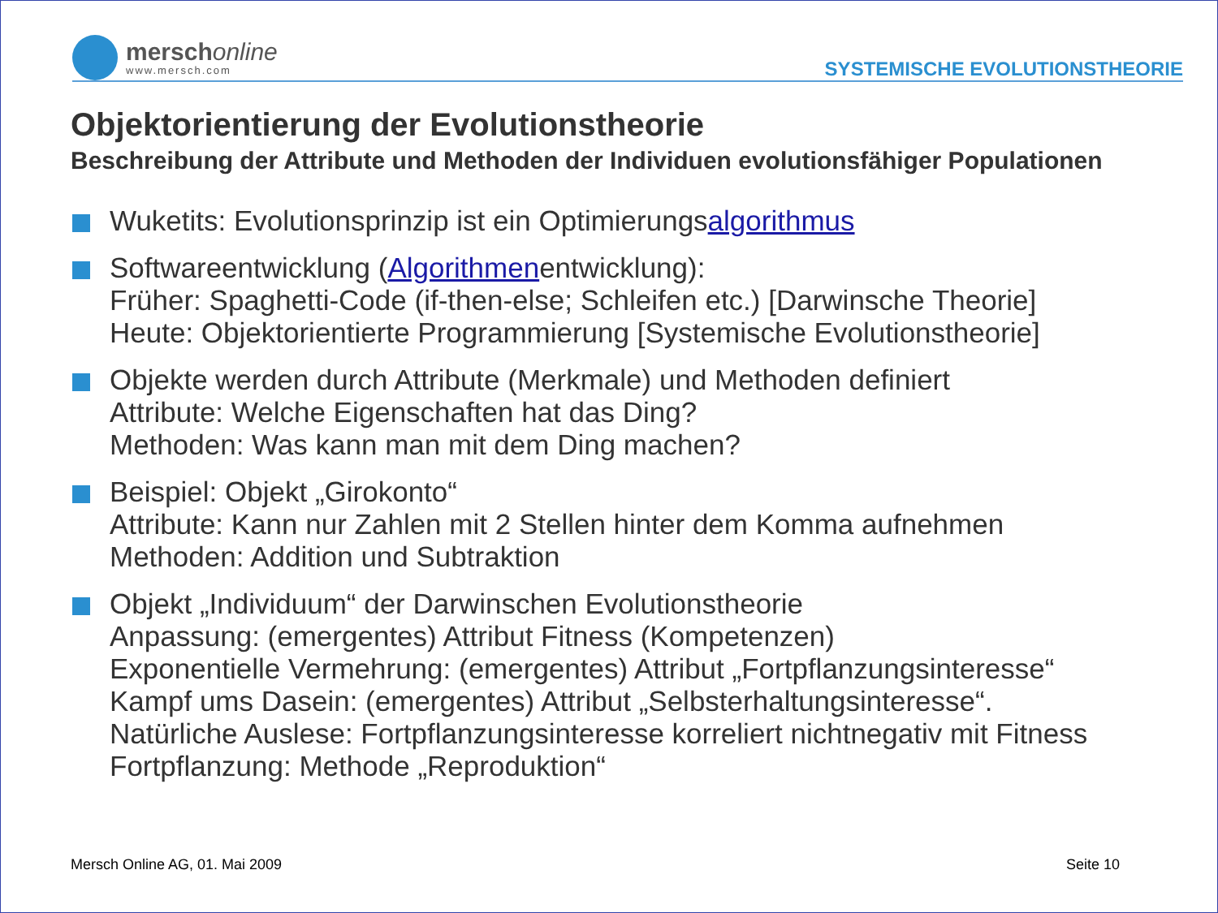merschonline
www.mersch.com
SYSTEMISCHE EVOLUTIONSTHEORIE
Objektorientierung der Evolutionstheorie
Beschreibung der Attribute und Methoden der Individuen evolutionsfähiger Populationen
Wuketits: Evolutionsprinzip ist ein Optimierungsalgorithmus
Softwareentwicklung (Algorithmenentwicklung):
Früher: Spaghetti-Code (if-then-else; Schleifen etc.) [Darwinsche Theorie]
Heute: Objektorientierte Programmierung [Systemische Evolutionstheorie]
Objekte werden durch Attribute (Merkmale) und Methoden definiert
Attribute: Welche Eigenschaften hat das Ding?
Methoden: Was kann man mit dem Ding machen?
Beispiel: Objekt „Girokonto“
Attribute: Kann nur Zahlen mit 2 Stellen hinter dem Komma aufnehmen
Methoden: Addition und Subtraktion
Objekt „Individuum“ der Darwinschen Evolutionstheorie
Anpassung: (emergentes) Attribut Fitness (Kompetenzen)
Exponentielle Vermehrung: (emergentes) Attribut „Fortpflanzungsinteresse“
Kampf ums Dasein: (emergentes) Attribut „Selbsterhaltungsinteresse“.
Natürliche Auslese: Fortpflanzungsinteresse korreliert nichtnegativ mit Fitness
Fortpflanzung: Methode „Reproduktion“
Mersch Online AG, 01. Mai 2009 Seite 10